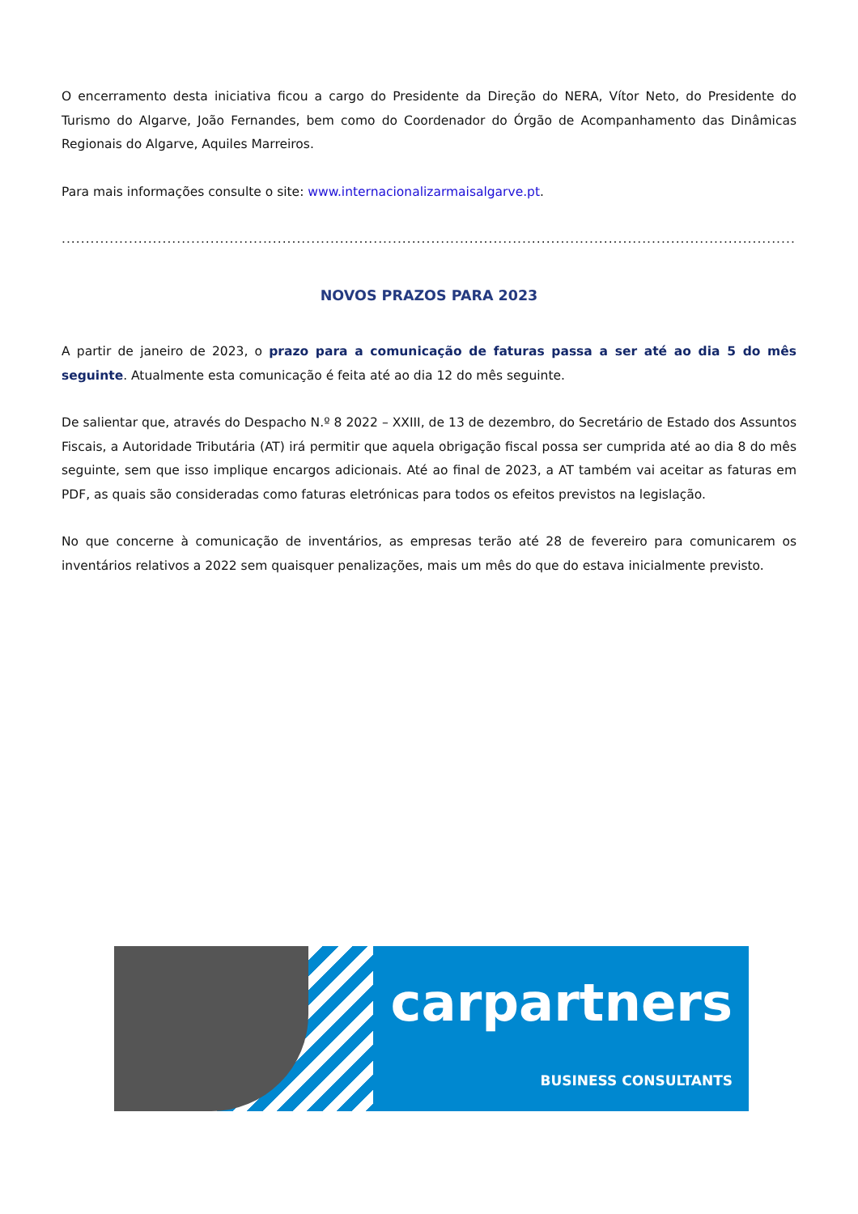O encerramento desta iniciativa ficou a cargo do Presidente da Direção do NERA, Vítor Neto, do Presidente do Turismo do Algarve, João Fernandes, bem como do Coordenador do Órgão de Acompanhamento das Dinâmicas Regionais do Algarve, Aquiles Marreiros.
Para mais informações consulte o site: www.internacionalizarmaisalgarve.pt.
.......................................................................................................................................................................................................................................................
NOVOS PRAZOS PARA 2023
A partir de janeiro de 2023, o prazo para a comunicação de faturas passa a ser até ao dia 5 do mês seguinte. Atualmente esta comunicação é feita até ao dia 12 do mês seguinte.
De salientar que, através do Despacho N.º 8 2022 – XXIII, de 13 de dezembro, do Secretário de Estado dos Assuntos Fiscais, a Autoridade Tributária (AT) irá permitir que aquela obrigação fiscal possa ser cumprida até ao dia 8 do mês seguinte, sem que isso implique encargos adicionais. Até ao final de 2023, a AT também vai aceitar as faturas em PDF, as quais são consideradas como faturas eletrónicas para todos os efeitos previstos na legislação.
No que concerne à comunicação de inventários, as empresas terão até 28 de fevereiro para comunicarem os inventários relativos a 2022 sem quaisquer penalizações, mais um mês do que do estava inicialmente previsto.
carpartners
BUSINESS CONSULTANTS